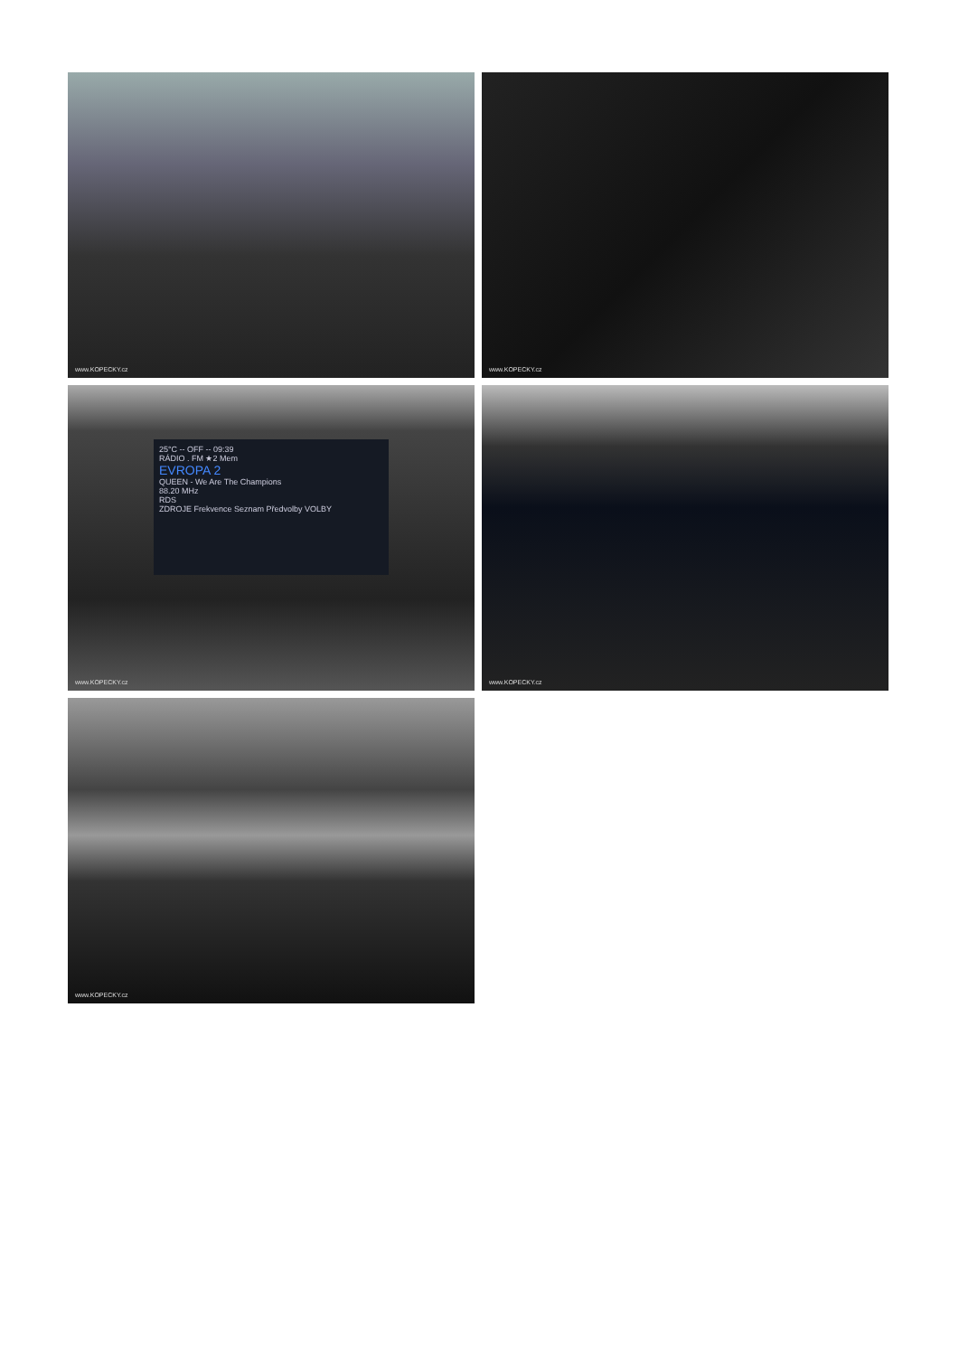www.KOPECKY.cz
www.KOPECKY.cz
25°C -- OFF -- 09:39
RÁDIO . FM ★2 Mem
EVROPA 2
QUEEN - We Are The Champions
88.20 MHz
RDS
ZDROJE Frekvence Seznam Předvolby VOLBY
www.KOPECKY.cz
www.KOPECKY.cz
www.KOPECKY.cz